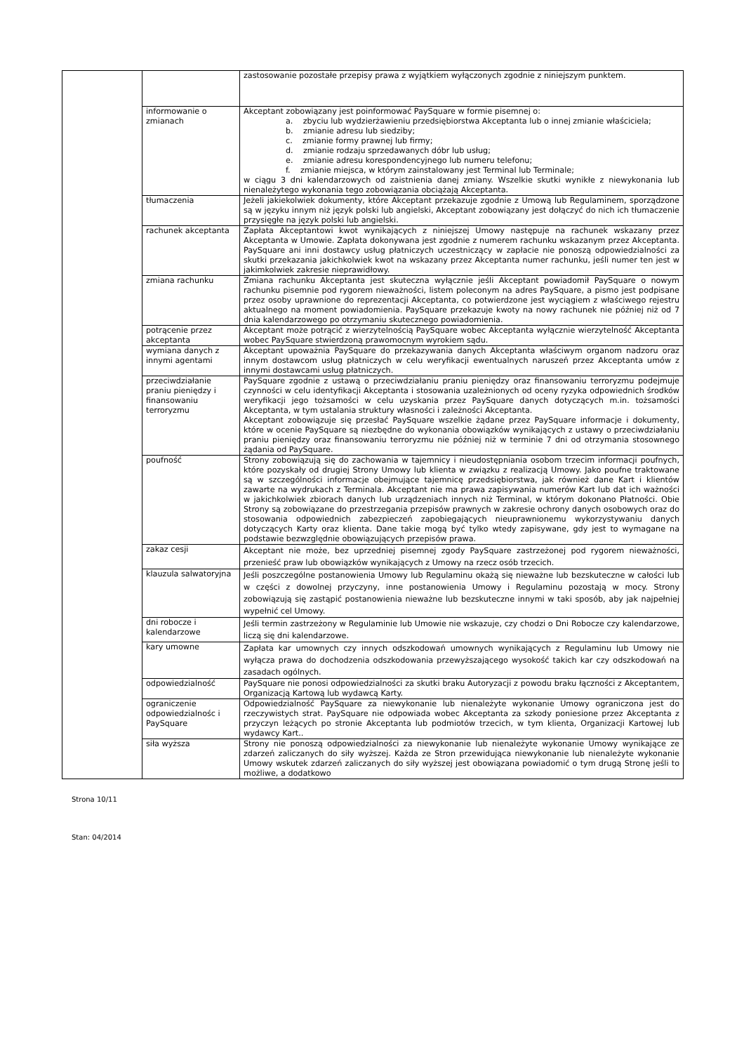| | | zastosowanie pozostałe przepisy prawa z wyjątkiem wyłączonych zgodnie z niniejszym punktem. |
| | informowanie o zmianach | Akceptant zobowiązany jest poinformować PaySquare w formie pisemnej o: a. zbyciu lub wydzierżawieniu przedsiębiorstwa Akceptanta lub o innej zmianie właściciela; b. zmianie adresu lub siedziby; c. zmianie formy prawnej lub firmy; d. zmianie rodzaju sprzedawanych dóbr lub usług; e. zmianie adresu korespondencyjnego lub numeru telefonu; f. zmianie miejsca, w którym zainstalowany jest Terminal lub Terminale; w ciągu 3 dni kalendarzowych od zaistnienia danej zmiany. Wszelkie skutki wynikłe z niewykonania lub nienależytego wykonania tego zobowiązania obciążają Akceptanta. |
| | tłumaczenia | Jeżeli jakiekolwiek dokumenty, które Akceptant przekazuje zgodnie z Umową lub Regulaminem, sporządzone są w języku innym niż język polski lub angielski, Akceptant zobowiązany jest dołączyć do nich ich tłumaczenie przysięgłe na język polski lub angielski. |
| | rachunek akceptanta | Zapłata Akceptantowi kwot wynikających z niniejszej Umowy następuje na rachunek wskazany przez Akceptanta w Umowie. Zapłata dokonywana jest zgodnie z numerem rachunku wskazanym przez Akceptanta. PaySquare ani inni dostawcy usług płatniczych uczestniczący w zapłacie nie ponoszą odpowiedzialności za skutki przekazania jakichkolwiek kwot na wskazany przez Akceptanta numer rachunku, jeśli numer ten jest w jakimkolwiek zakresie nieprawidłowy. |
| | zmiana rachunku | Zmiana rachunku Akceptanta jest skuteczna wyłącznie jeśli Akceptant powiadomił PaySquare o nowym rachunku pisemnie pod rygorem nieważności, listem poleconym na adres PaySquare, a pismo jest podpisane przez osoby uprawnione do reprezentacji Akceptanta, co potwierdzone jest wyciągiem z właściwego rejestru aktualnego na moment powiadomienia. PaySquare przekazuje kwoty na nowy rachunek nie później niż od 7 dnia kalendarzowego po otrzymaniu skutecznego powiadomienia. |
| | potrącenie przez akceptanta | Akceptant może potrącić z wierzytelnością PaySquare wobec Akceptanta wyłącznie wierzytelność Akceptanta wobec PaySquare stwierdzoną prawomocnym wyrokiem sądu. |
| | wymiana danych z innymi agentami | Akceptant upoważnia PaySquare do przekazywania danych Akceptanta właściwym organom nadzoru oraz innym dostawcom usług płatniczych w celu weryfikacji ewentualnych naruszeń przez Akceptanta umów z innymi dostawcami usług płatniczych. |
| | przeciwdziałanie praniu pieniędzy i finansowaniu terroryzmu | PaySquare zgodnie z ustawą o przeciwdziałaniu praniu pieniędzy oraz finansowaniu terroryzmu podejmuje czynności w celu identyfikacji Akceptanta i stosowania uzależnionych od oceny ryzyka odpowiednich środków weryfikacji jego tożsamości w celu uzyskania przez PaySquare danych dotyczących m.in. tożsamości Akceptanta, w tym ustalania struktury własności i zależności Akceptanta. Akceptant zobowiązuje się przesłać PaySquare wszelkie żądane przez PaySquare informacje i dokumenty, które w ocenie PaySquare są niezbędne do wykonania obowiązków wynikających z ustawy o przeciwdziałaniu praniu pieniędzy oraz finansowaniu terroryzmu nie później niż w terminie 7 dni od otrzymania stosownego żądania od PaySquare. |
| | poufność | Strony zobowiązują się do zachowania w tajemnicy i nieudostępniania osobom trzecim informacji poufnych, które pozyskały od drugiej Strony Umowy lub klienta w związku z realizacją Umowy. Jako poufne traktowane są w szczególności informacje obejmujące tajemnicę przedsiębiorstwa, jak również dane Kart i klientów zawarte na wydrukach z Terminala. Akceptant nie ma prawa zapisywania numerów Kart lub dat ich ważności w jakichkolwiek zbiorach danych lub urządzeniach innych niż Terminal, w którym dokonano Płatności. Obie Strony są zobowiązane do przestrzegania przepisów prawnych w zakresie ochrony danych osobowych oraz do stosowania odpowiednich zabezpieczeń zapobiegających nieuprawnionemu wykorzystywaniu danych dotyczących Karty oraz klienta. Dane takie mogą być tylko wtedy zapisywane, gdy jest to wymagane na podstawie bezwzględnie obowiązujących przepisów prawa. |
| | zakaz cesji | Akceptant nie może, bez uprzedniej pisemnej zgody PaySquare zastrzeżonej pod rygorem nieważności, przenieść praw lub obowiązków wynikających z Umowy na rzecz osób trzecich. |
| | klauzula salwatoryjna | Jeśli poszczególne postanowienia Umowy lub Regulaminu okażą się nieważne lub bezskuteczne w całości lub w części z dowolnej przyczyny, inne postanowienia Umowy i Regulaminu pozostają w mocy. Strony zobowiązują się zastąpić postanowienia nieważne lub bezskuteczne innymi w taki sposób, aby jak najpełniej wypełnić cel Umowy. |
| | dni robocze i kalendarzowe | Jeśli termin zastrzeżony w Regulaminie lub Umowie nie wskazuje, czy chodzi o Dni Robocze czy kalendarzowe, liczą się dni kalendarzowe. |
| | kary umowne | Zapłata kar umownych czy innych odszkodowań umownych wynikających z Regulaminu lub Umowy nie wyłącza prawa do dochodzenia odszkodowania przewyższającego wysokość takich kar czy odszkodowań na zasadach ogólnych. |
| | odpowiedzialność | PaySquare nie ponosi odpowiedzialności za skutki braku Autoryzacji z powodu braku łączności z Akceptantem, Organizacją Kartową lub wydawcą Karty. |
| | ograniczenie odpowiedzialnośc i PaySquare | Odpowiedzialność PaySquare za niewykonanie lub nienależyte wykonanie Umowy ograniczona jest do rzeczywistych strat. PaySquare nie odpowiada wobec Akceptanta za szkody poniesione przez Akceptanta z przyczyn leżących po stronie Akceptanta lub podmiotów trzecich, w tym klienta, Organizacji Kartowej lub wydawcy Kart.. |
| | siła wyższa | Strony nie ponoszą odpowiedzialności za niewykonanie lub nienależyte wykonanie Umowy wynikające ze zdarzeń zaliczanych do siły wyższej. Każda ze Stron przewidująca niewykonanie lub nienależyte wykonanie Umowy wskutek zdarzeń zaliczanych do siły wyższej jest obowiązana powiadomić o tym drugą Stronę jeśli to możliwe, a dodatkowo |
Strona 10/11
Stan: 04/2014